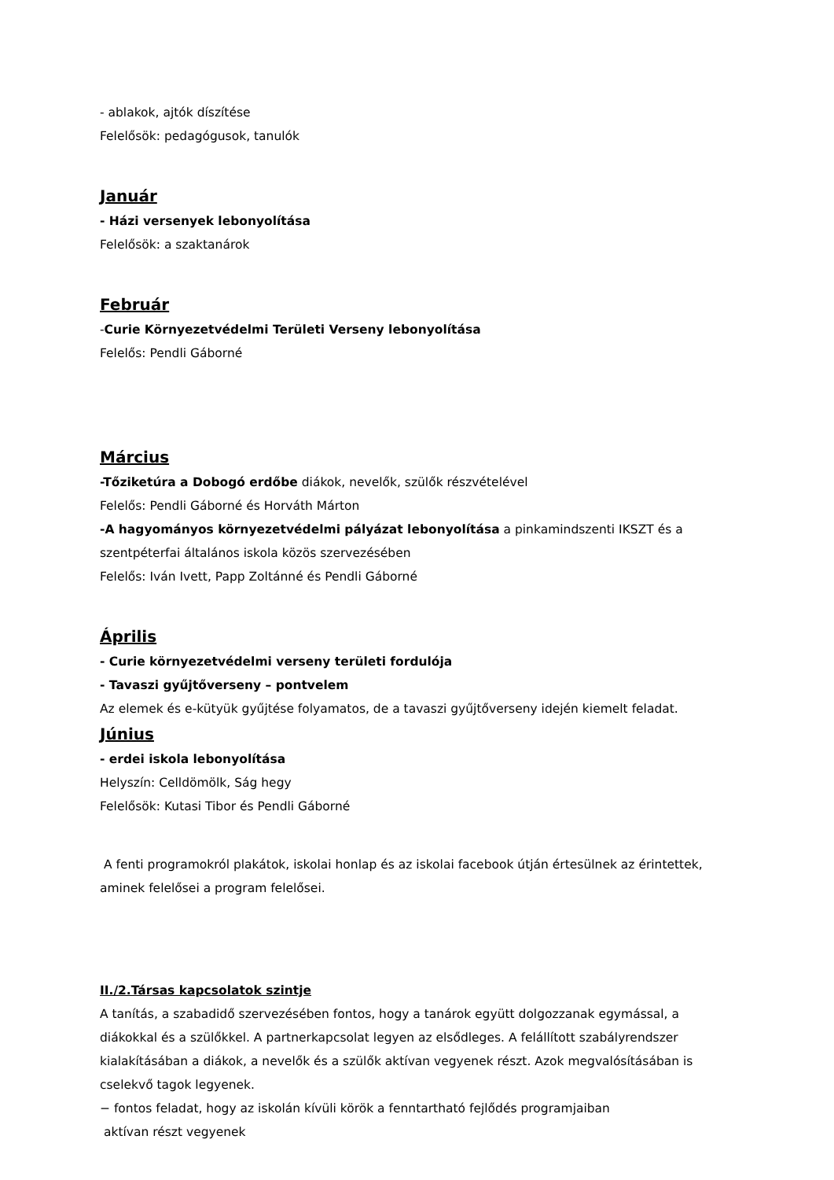- ablakok, ajtók díszítése
Felelősök: pedagógusok, tanulók
Január
- Házi versenyek lebonyolítása
Felelősök: a szaktanárok
Február
-Curie Környezetvédelmi Területi Verseny lebonyolítása
Felelős: Pendli Gáborné
Március
-Tőziketúra a Dobogó erdőbe diákok, nevelők, szülők részvételével
Felelős: Pendli Gáborné és Horváth Márton
-A hagyományos környezetvédelmi pályázat lebonyolítása a pinkamindszenti IKSZT és a szentpéterfai általános iskola közös szervezésében
Felelős: Iván Ivett, Papp Zoltánné és Pendli Gáborné
Április
- Curie környezetvédelmi verseny területi fordulója
- Tavaszi gyűjtőverseny – pontvelem
Az elemek és e-kütyük gyűjtése folyamatos, de a tavaszi gyűjtőverseny idején kiemelt feladat.
Június
- erdei iskola lebonyolítása
Helyszín: Celldömölk, Ság hegy
Felelősök: Kutasi Tibor és Pendli Gáborné
A fenti programokról plakátok, iskolai honlap és az iskolai facebook útján értesülnek az érintettek, aminek felelősei a program felelősei.
II./2.Társas kapcsolatok szintje
A tanítás, a szabadidő szervezésében fontos, hogy a tanárok együtt dolgozzanak egymással, a diákokkal és a szülőkkel. A partnerkapcsolat legyen az elsődleges. A felállított szabályrendszer kialakításában a diákok, a nevelők és a szülők aktívan vegyenek részt. Azok megvalósításában is cselekvő tagok legyenek.
− fontos feladat, hogy az iskolán kívüli körök a fenntartható fejlődés programjaiban
aktívan részt vegyenek